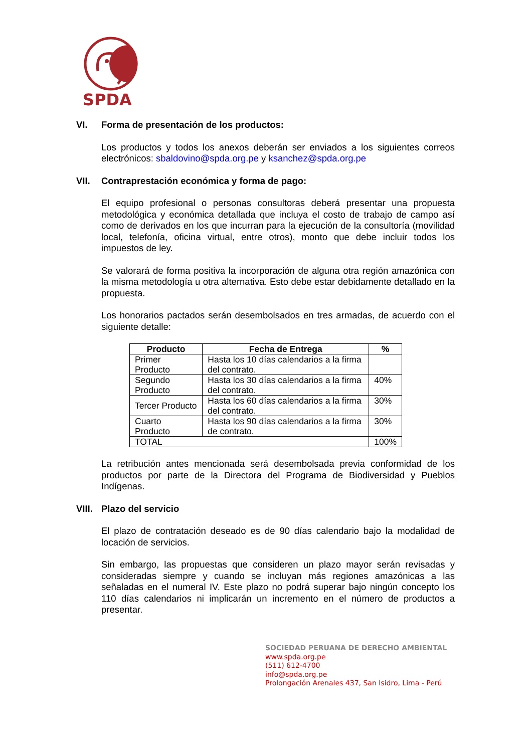SPDA
VI. Forma de presentación de los productos:
Los productos y todos los anexos deberán ser enviados a los siguientes correos electrónicos: sbaldovino@spda.org.pe y ksanchez@spda.org.pe
VII. Contraprestación económica y forma de pago:
El equipo profesional o personas consultoras deberá presentar una propuesta metodológica y económica detallada que incluya el costo de trabajo de campo así como de derivados en los que incurran para la ejecución de la consultoría (movilidad local, telefonía, oficina virtual, entre otros), monto que debe incluir todos los impuestos de ley.
Se valorará de forma positiva la incorporación de alguna otra región amazónica con la misma metodología u otra alternativa. Esto debe estar debidamente detallado en la propuesta.
Los honorarios pactados serán desembolsados en tres armadas, de acuerdo con el siguiente detalle:
| Producto | Fecha de Entrega | % |
| --- | --- | --- |
| Primer Producto | Hasta los 10 días calendarios a la firma del contrato. | |
| Segundo Producto | Hasta los 30 días calendarios a la firma del contrato. | 40% |
| Tercer Producto | Hasta los 60 días calendarios a la firma del contrato. | 30% |
| Cuarto Producto | Hasta los 90 días calendarios a la firma de contrato. | 30% |
| TOTAL | | 100% |
La retribución antes mencionada será desembolsada previa conformidad de los productos por parte de la Directora del Programa de Biodiversidad y Pueblos Indígenas.
VIII. Plazo del servicio
El plazo de contratación deseado es de 90 días calendario bajo la modalidad de locación de servicios.
Sin embargo, las propuestas que consideren un plazo mayor serán revisadas y consideradas siempre y cuando se incluyan más regiones amazónicas a las señaladas en el numeral IV. Este plazo no podrá superar bajo ningún concepto los 110 días calendarios ni implicarán un incremento en el número de productos a presentar.
SOCIEDAD PERUANA DE DERECHO AMBIENTAL
www.spda.org.pe
(511) 612-4700
info@spda.org.pe
Prolongación Arenales 437, San Isidro, Lima - Perú